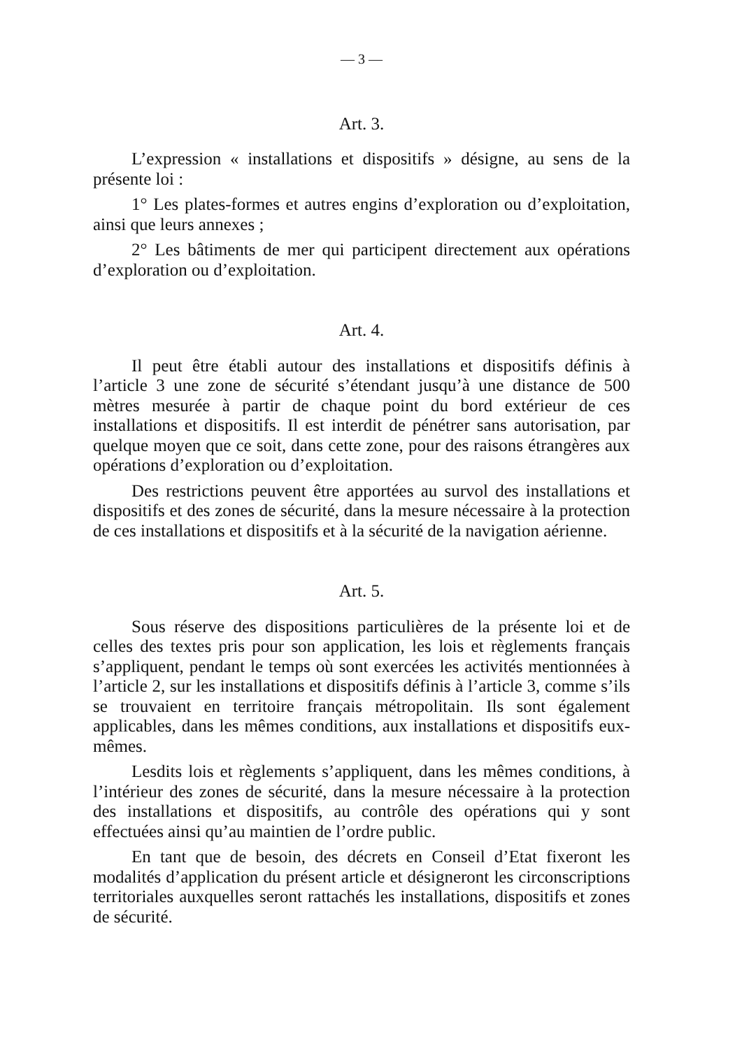— 3 —
Art. 3.
L’expression « installations et dispositifs » désigne, au sens de la présente loi :
1° Les plates-formes et autres engins d’exploration ou d’exploitation, ainsi que leurs annexes ;
2° Les bâtiments de mer qui participent directement aux opérations d’exploration ou d’exploitation.
Art. 4.
Il peut être établi autour des installations et dispositifs définis à l’article 3 une zone de sécurité s’étendant jusqu’à une distance de 500 mètres mesurée à partir de chaque point du bord extérieur de ces installations et dispositifs. Il est interdit de pénétrer sans autorisation, par quelque moyen que ce soit, dans cette zone, pour des raisons étrangères aux opérations d’exploration ou d’exploitation.
Des restrictions peuvent être apportées au survol des installations et dispositifs et des zones de sécurité, dans la mesure nécessaire à la protection de ces installations et dispositifs et à la sécurité de la navigation aérienne.
Art. 5.
Sous réserve des dispositions particulières de la présente loi et de celles des textes pris pour son application, les lois et règlements français s’appliquent, pendant le temps où sont exercées les activités mentionnées à l’article 2, sur les installations et dispositifs définis à l’article 3, comme s’ils se trouvaient en territoire français métropolitain. Ils sont également applicables, dans les mêmes conditions, aux installations et dispositifs eux-mêmes.
Lesdits lois et règlements s’appliquent, dans les mêmes conditions, à l’intérieur des zones de sécurité, dans la mesure nécessaire à la protection des installations et dispositifs, au contrôle des opérations qui y sont effectuées ainsi qu’au maintien de l’ordre public.
En tant que de besoin, des décrets en Conseil d’Etat fixeront les modalités d’application du présent article et désigneront les circonscriptions territoriales auxquelles seront rattachés les installations, dispositifs et zones de sécurité.